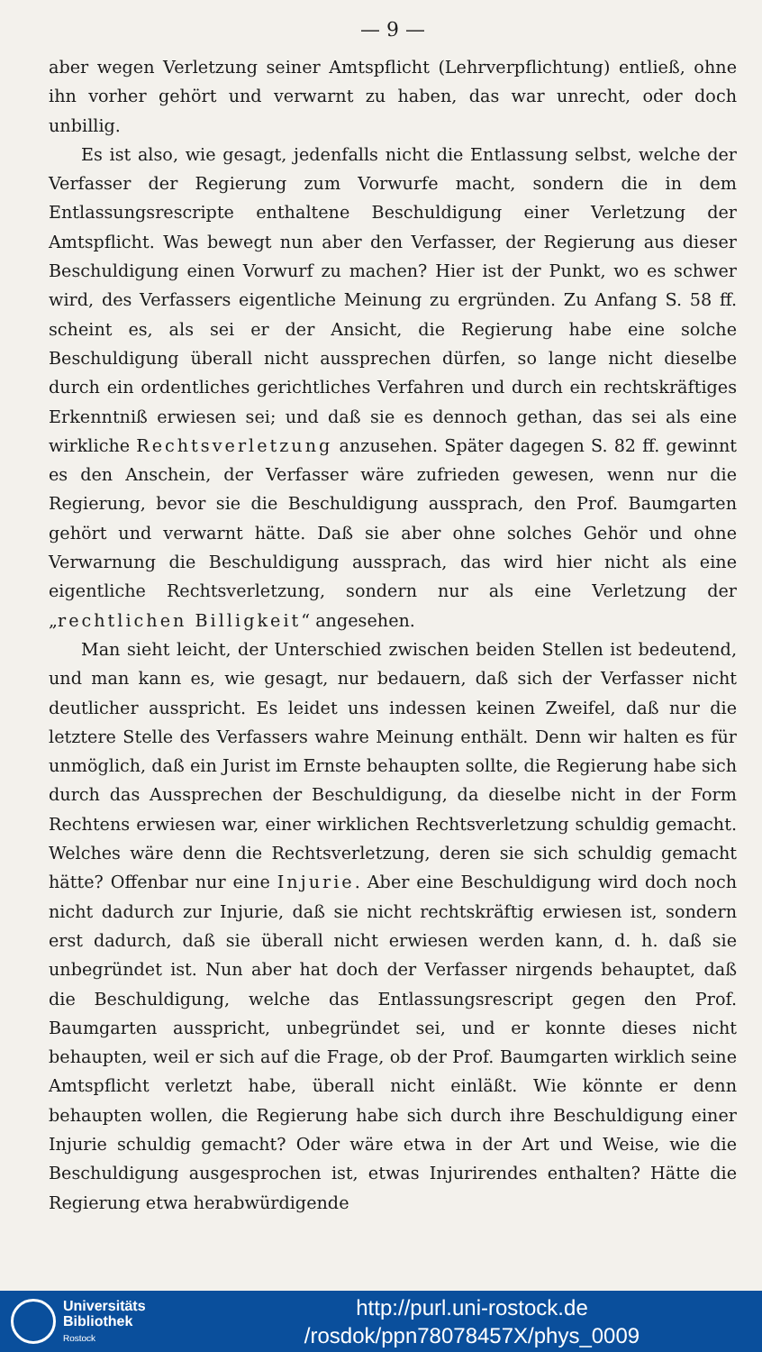— 9 —
aber wegen Verletzung seiner Amtspflicht (Lehrverpflichtung) entließ, ohne ihn vorher gehört und verwarnt zu haben, das war unrecht, oder doch unbillig.
Es ist also, wie gesagt, jedenfalls nicht die Entlassung selbst, welche der Verfasser der Regierung zum Vorwurfe macht, sondern die in dem Entlassungsrescripte enthaltene Beschuldigung einer Verletzung der Amtspflicht. Was bewegt nun aber den Verfasser, der Regierung aus dieser Beschuldigung einen Vorwurf zu machen? Hier ist der Punkt, wo es schwer wird, des Verfassers eigentliche Meinung zu ergründen. Zu Anfang S. 58 ff. scheint es, als sei er der Ansicht, die Regierung habe eine solche Beschuldigung überall nicht aussprechen dürfen, so lange nicht dieselbe durch ein ordentliches gerichtliches Verfahren und durch ein rechtskräftiges Erkenntniß erwiesen sei; und daß sie es dennoch gethan, das sei als eine wirkliche Rechtsverletzung anzusehen. Später dagegen S. 82 ff. gewinnt es den Anschein, der Verfasser wäre zufrieden gewesen, wenn nur die Regierung, bevor sie die Beschuldigung aussprach, den Prof. Baumgarten gehört und verwarnt hätte. Daß sie aber ohne solches Gehör und ohne Verwarnung die Beschuldigung aussprach, das wird hier nicht als eine eigentliche Rechtsverletzung, sondern nur als eine Verletzung der „rechtlichen Billigkeit“ angesehen.
Man sieht leicht, der Unterschied zwischen beiden Stellen ist bedeutend, und man kann es, wie gesagt, nur bedauern, daß sich der Verfasser nicht deutlicher ausspricht. Es leidet uns indessen keinen Zweifel, daß nur die letztere Stelle des Verfassers wahre Meinung enthält. Denn wir halten es für unmöglich, daß ein Jurist im Ernste behaupten sollte, die Regierung habe sich durch das Aussprechen der Beschuldigung, da dieselbe nicht in der Form Rechtens erwiesen war, einer wirklichen Rechtsverletzung schuldig gemacht. Welches wäre denn die Rechtsverletzung, deren sie sich schuldig gemacht hätte? Offenbar nur eine Injurie. Aber eine Beschuldigung wird doch noch nicht dadurch zur Injurie, daß sie nicht rechtskräftig erwiesen ist, sondern erst dadurch, daß sie überall nicht erwiesen werden kann, d. h. daß sie unbegründet ist. Nun aber hat doch der Verfasser nirgends behauptet, daß die Beschuldigung, welche das Entlassungsrescript gegen den Prof. Baumgarten ausspricht, unbegründet sei, und er konnte dieses nicht behaupten, weil er sich auf die Frage, ob der Prof. Baumgarten wirklich seine Amtspflicht verletzt habe, überall nicht einläßt. Wie könnte er denn behaupten wollen, die Regierung habe sich durch ihre Beschuldigung einer Injurie schuldig gemacht? Oder wäre etwa in der Art und Weise, wie die Beschuldigung ausgesprochen ist, etwas Injurirendes enthalten? Hätte die Regierung etwa herabwürdigende
Universitäts
Bibliothek
Rostock
http://purl.uni-rostock.de
/rosdok/ppn78078457X/phys_0009